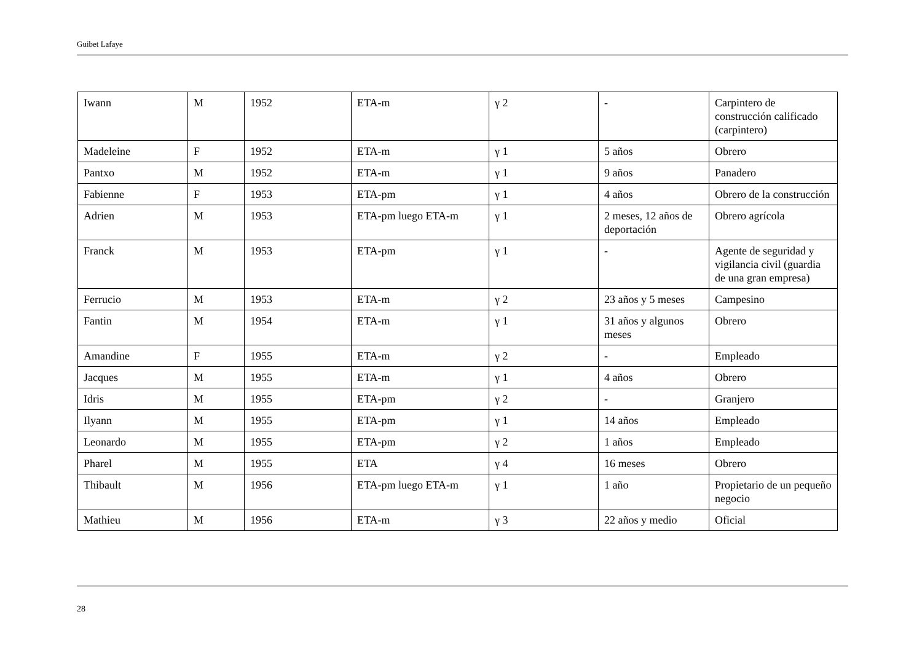Guibet Lafaye
| Iwann | M | 1952 | ETA-m | γ 2 | - | Carpintero de construcción calificado (carpintero) |
| Madeleine | F | 1952 | ETA-m | γ 1 | 5 años | Obrero |
| Pantxo | M | 1952 | ETA-m | γ 1 | 9 años | Panadero |
| Fabienne | F | 1953 | ETA-pm | γ 1 | 4 años | Obrero de la construcción |
| Adrien | M | 1953 | ETA-pm luego ETA-m | γ 1 | 2 meses, 12 años de deportación | Obrero agrícola |
| Franck | M | 1953 | ETA-pm | γ 1 | - | Agente de seguridad y vigilancia civil (guardia de una gran empresa) |
| Ferrucio | M | 1953 | ETA-m | γ 2 | 23 años y 5 meses | Campesino |
| Fantin | M | 1954 | ETA-m | γ 1 | 31 años y algunos meses | Obrero |
| Amandine | F | 1955 | ETA-m | γ 2 | - | Empleado |
| Jacques | M | 1955 | ETA-m | γ 1 | 4 años | Obrero |
| Idris | M | 1955 | ETA-pm | γ 2 | - | Granjero |
| Ilyann | M | 1955 | ETA-pm | γ 1 | 14 años | Empleado |
| Leonardo | M | 1955 | ETA-pm | γ 2 | 1 años | Empleado |
| Pharel | M | 1955 | ETA | γ 4 | 16 meses | Obrero |
| Thibault | M | 1956 | ETA-pm luego ETA-m | γ 1 | 1 año | Propietario de un pequeño negocio |
| Mathieu | M | 1956 | ETA-m | γ 3 | 22 años y medio | Oficial |
28